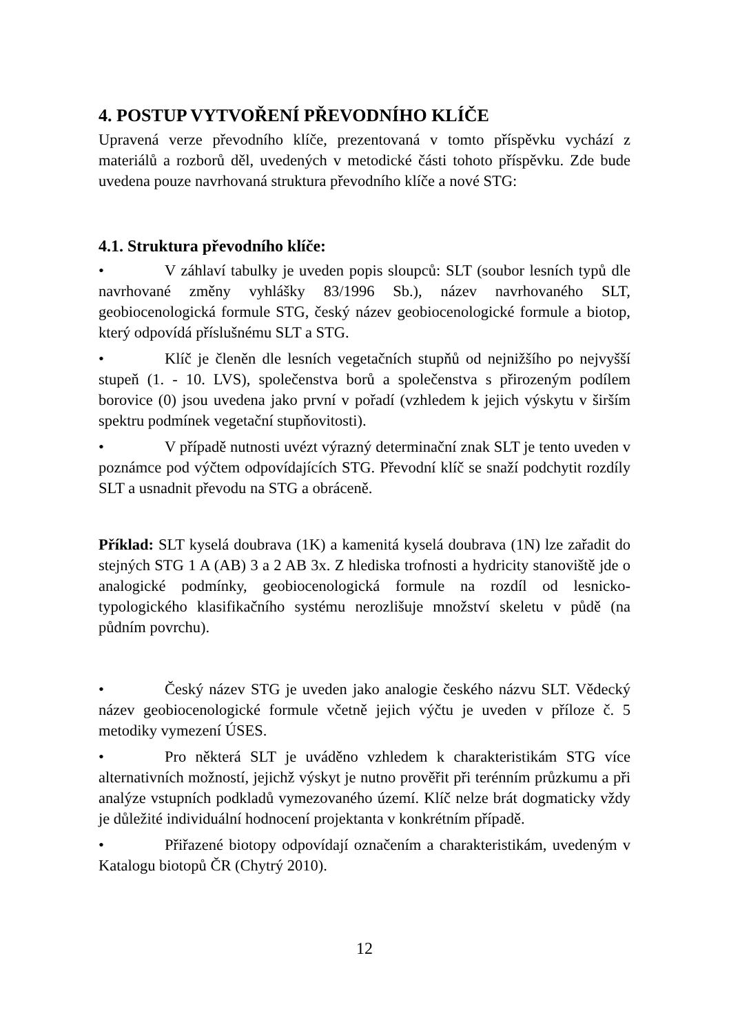4. POSTUP VYTVOŘENÍ PŘEVODNÍHO KLÍČE
Upravená verze převodního klíče, prezentovaná v tomto příspěvku vychází z materiálů a rozborů děl, uvedených v metodické části tohoto příspěvku. Zde bude uvedena pouze navrhovaná struktura převodního klíče a nové STG:
4.1. Struktura převodního klíče:
• V záhlaví tabulky je uveden popis sloupců: SLT (soubor lesních typů dle navrhované změny vyhlášky 83/1996 Sb.), název navrhovaného SLT, geobiocenologická formule STG, český název geobiocenologické formule a biotop, který odpovídá příslušnému SLT a STG.
• Klíč je členěn dle lesních vegetačních stupňů od nejnižšího po nejvyšší stupeň (1. - 10. LVS), společenstva borů a společenstva s přirozeným podílem borovice (0) jsou uvedena jako první v pořadí (vzhledem k jejich výskytu v širším spektru podmínek vegetační stupňovitosti).
• V případě nutnosti uvézt výrazný determinační znak SLT je tento uveden v poznámce pod výčtem odpovídajících STG. Převodní klíč se snaží podchytit rozdíly SLT a usnadnit převodu na STG a obráceně.
Příklad: SLT kyselá doubrava (1K) a kamenitá kyselá doubrava (1N) lze zařadit do stejných STG 1 A (AB) 3 a 2 AB 3x. Z hlediska trofnosti a hydricity stanoviště jde o analogické podmínky, geobiocenologická formule na rozdíl od lesnicko-typologického klasifikačního systému nerozlišuje množství skeletu v půdě (na půdním povrchu).
• Český název STG je uveden jako analogie českého názvu SLT. Vědecký název geobiocenologické formule včetně jejich výčtu je uveden v příloze č. 5 metodiky vymezení ÚSES.
• Pro některá SLT je uváděno vzhledem k charakteristikám STG více alternativních možností, jejichž výskyt je nutno prověřit při terénním průzkumu a při analýze vstupních podkladů vymezovaného území. Klíč nelze brát dogmaticky vždy je důležité individuální hodnocení projektanta v konkrétním případě.
• Přiřazené biotopy odpovídají označením a charakteristikám, uvedeným v Katalogu biotopů ČR (Chytrý 2010).
12